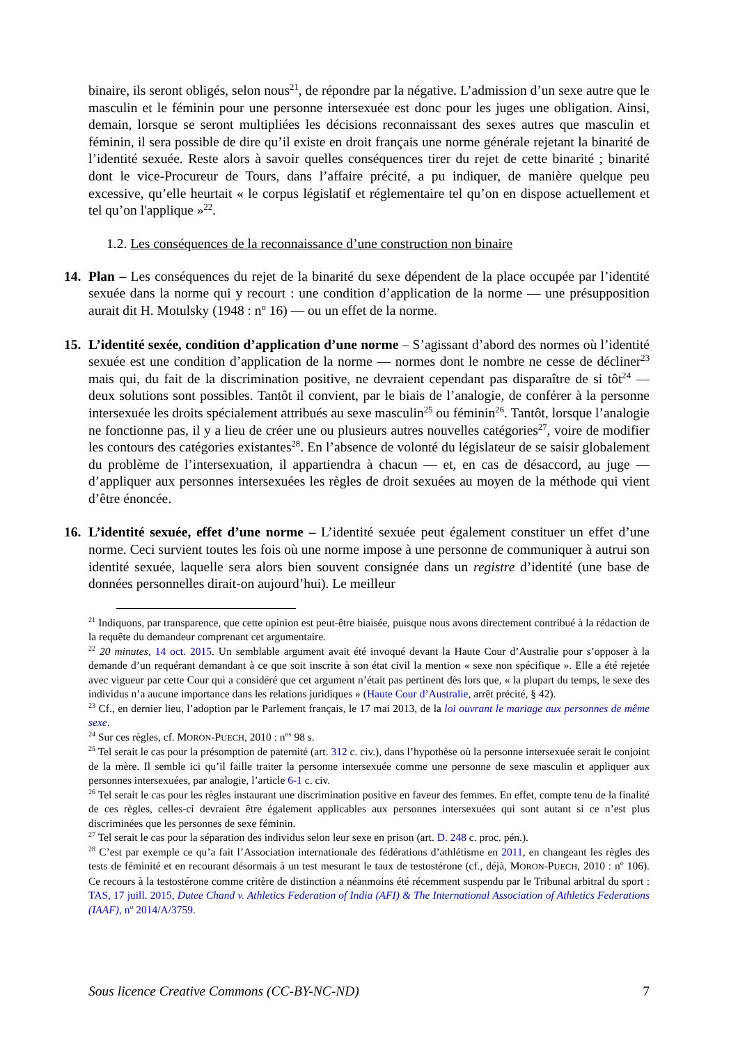binaire, ils seront obligés, selon nous<sup>21</sup>, de répondre par la négative. L’admission d’un sexe autre que le masculin et le féminin pour une personne intersexuée est donc pour les juges une obligation. Ainsi, demain, lorsque se seront multipliées les décisions reconnaissant des sexes autres que masculin et féminin, il sera possible de dire qu’il existe en droit français une norme générale rejetant la binarité de l’identité sexuée. Reste alors à savoir quelles conséquences tirer du rejet de cette binarité ; binarité dont le vice-Procureur de Tours, dans l’affaire précité, a pu indiquer, de manière quelque peu excessive, qu’elle heurtait « le corpus législatif et réglementaire tel qu’on en dispose actuellement et tel qu’on l'applique »<sup>22</sup>.
1.2. Les conséquences de la reconnaissance d’une construction non binaire
14.
Plan – Les conséquences du rejet de la binarité du sexe dépendent de la place occupée par l’identité sexuée dans la norme qui y recourt : une condition d’application de la norme — une présupposition aurait dit H. Motulsky (1948 : n<sup>o</sup> 16) — ou un effet de la norme.
15.
L’identité sexée, condition d’application d’une norme – S’agissant d’abord des normes où l’identité sexuée est une condition d’application de la norme — normes dont le nombre ne cesse de décliner<sup>23</sup> mais qui, du fait de la discrimination positive, ne devraient cependant pas disparaître de si tôt<sup>24</sup> — deux solutions sont possibles. Tantôt il convient, par le biais de l’analogie, de conférer à la personne intersexuée les droits spécialement attribués au sexe masculin<sup>25</sup> ou féminin<sup>26</sup>. Tantôt, lorsque l’analogie ne fonctionne pas, il y a lieu de créer une ou plusieurs autres nouvelles catégories<sup>27</sup>, voire de modifier les contours des catégories existantes<sup>28</sup>. En l’absence de volonté du législateur de se saisir globalement du problème de l’intersexuation, il appartiendra à chacun — et, en cas de désaccord, au juge — d’appliquer aux personnes intersexuées les règles de droit sexuées au moyen de la méthode qui vient d’être énoncée.
16.
L’identité sexuée, effet d’une norme – L’identité sexuée peut également constituer un effet d’une norme. Ceci survient toutes les fois où une norme impose à une personne de communiquer à autrui son identité sexuée, laquelle sera alors bien souvent consignée dans un registre d’identité (une base de données personnelles dirait-on aujourd’hui). Le meilleur
<sup>21</sup> Indiquons, par transparence, que cette opinion est peut-être biaisée, puisque nous avons directement contribué à la rédaction de la requête du demandeur comprenant cet argumentaire.
<sup>22</sup> 20 minutes, 14 oct. 2015. Un semblable argument avait été invoqué devant la Haute Cour d’Australie pour s’opposer à la demande d’un requérant demandant à ce que soit inscrite à son état civil la mention « sexe non spécifique ». Elle a été rejetée avec vigueur par cette Cour qui a considéré que cet argument n’était pas pertinent dès lors que, « la plupart du temps, le sexe des individus n’a aucune importance dans les relations juridiques » (Haute Cour d’Australie, arrêt précité, § 42).
<sup>23</sup> Cf., en dernier lieu, l’adoption par le Parlement français, le 17 mai 2013, de la loi ouvrant le mariage aux personnes de même sexe.
<sup>24</sup> Sur ces règles, cf. MORON-PUECH, 2010 : n<sup>os</sup> 98 s.
<sup>25</sup> Tel serait le cas pour la présomption de paternité (art. 312 c. civ.), dans l’hypothèse où la personne intersexuée serait le conjoint de la mère. Il semble ici qu’il faille traiter la personne intersexuée comme une personne de sexe masculin et appliquer aux personnes intersexuées, par analogie, l’article 6-1 c. civ.
<sup>26</sup> Tel serait le cas pour les règles instaurant une discrimination positive en faveur des femmes. En effet, compte tenu de la finalité de ces règles, celles-ci devraient être également applicables aux personnes intersexuées qui sont autant si ce n’est plus discriminées que les personnes de sexe féminin.
<sup>27</sup> Tel serait le cas pour la séparation des individus selon leur sexe en prison (art. D. 248 c. proc. pén.).
<sup>28</sup> C’est par exemple ce qu’a fait l’Association internationale des fédérations d’athlétisme en 2011, en changeant les règles des tests de féminité et en recourant désormais à un test mesurant le taux de testostérone (cf., déjà, MORON-PUECH, 2010 : n<sup>o</sup> 106). Ce recours à la testostérone comme critère de distinction a néanmoins été récemment suspendu par le Tribunal arbitral du sport : TAS, 17 juill. 2015, Dutee Chand v. Athletics Federation of India (AFI) & The International Association of Athletics Federations (IAAF), n<sup>o</sup> 2014/A/3759.
Sous licence Creative Commons (CC-BY-NC-ND) 7